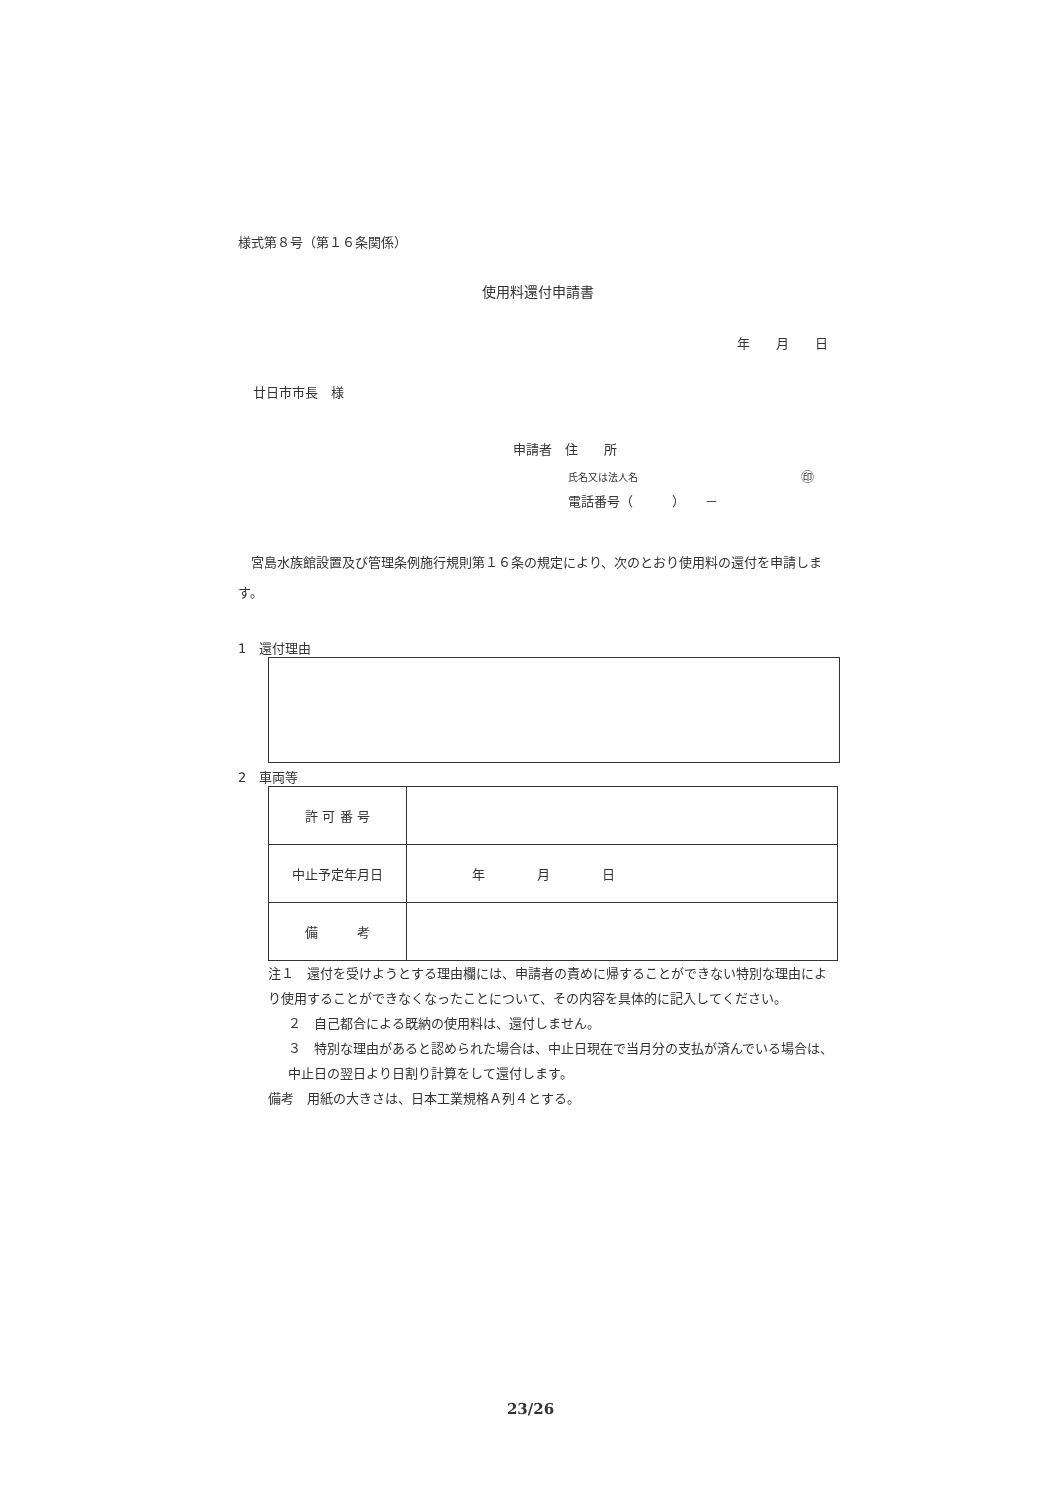様式第８号（第１６条関係）
使用料還付申請書
年　　月　　日
廿日市市長　様
申請者　住　　所
氏名又は法人名 ㊞
電話番号（　　　）　　－
　宮島水族館設置及び管理条例施行規則第１６条の規定により、次のとおり使用料の還付を申請します。
1　還付理由
2　車両等
| 許 可 番 号 | |
| 中止予定年月日 | 年 月 日 |
| 備 考 | |
注１　還付を受けようとする理由欄には、申請者の責めに帰することができない特別な理由により使用することができなくなったことについて、その内容を具体的に記入してください。
２　自己都合による既納の使用料は、還付しません。
３　特別な理由があると認められた場合は、中止日現在で当月分の支払が済んでいる場合は、中止日の翌日より日割り計算をして還付します。
備考　用紙の大きさは、日本工業規格Ａ列４とする。
23/26